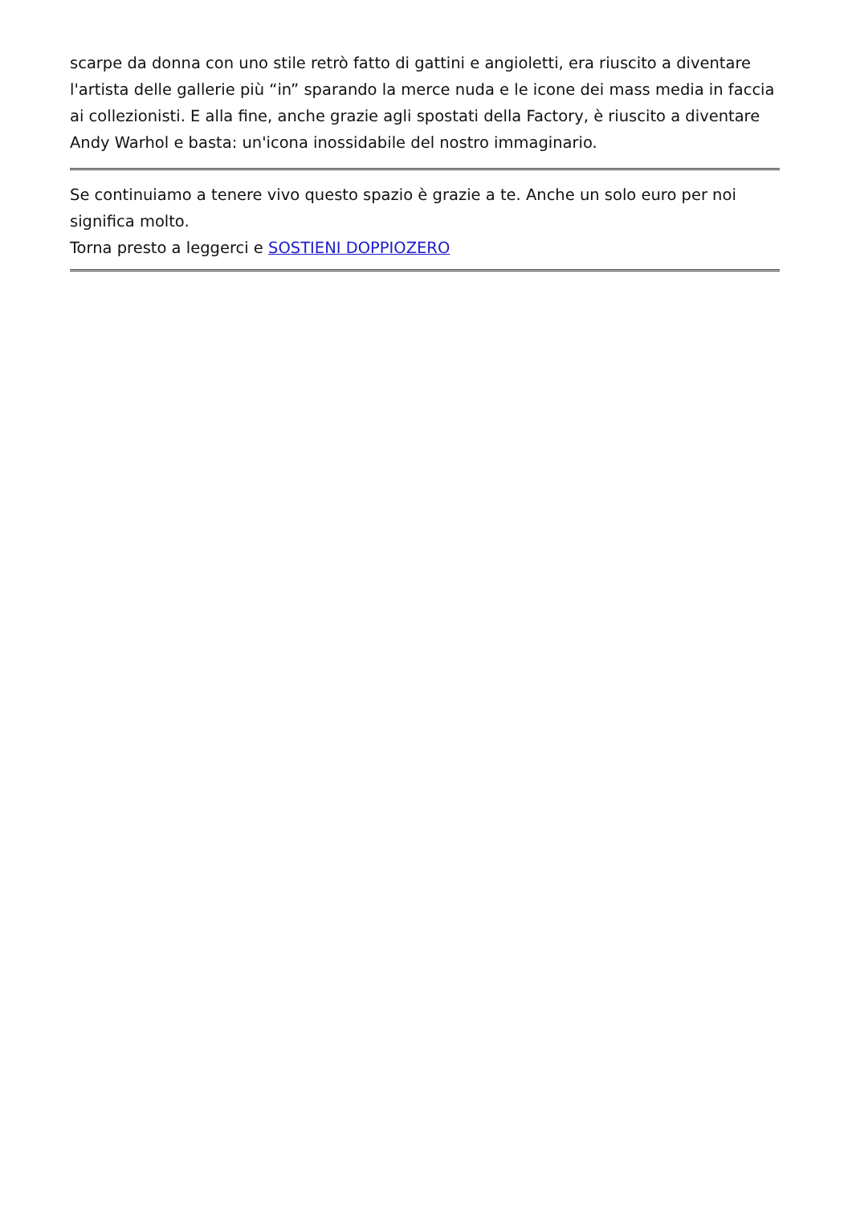scarpe da donna con uno stile retrò fatto di gattini e angioletti, era riuscito a diventare l'artista delle gallerie più “in” sparando la merce nuda e le icone dei mass media in faccia ai collezionisti. E alla fine, anche grazie agli spostati della Factory, è riuscito a diventare Andy Warhol e basta: un'icona inossidabile del nostro immaginario.
Se continuiamo a tenere vivo questo spazio è grazie a te. Anche un solo euro per noi significa molto.
Torna presto a leggerci e SOSTIENI DOPPIOZERO